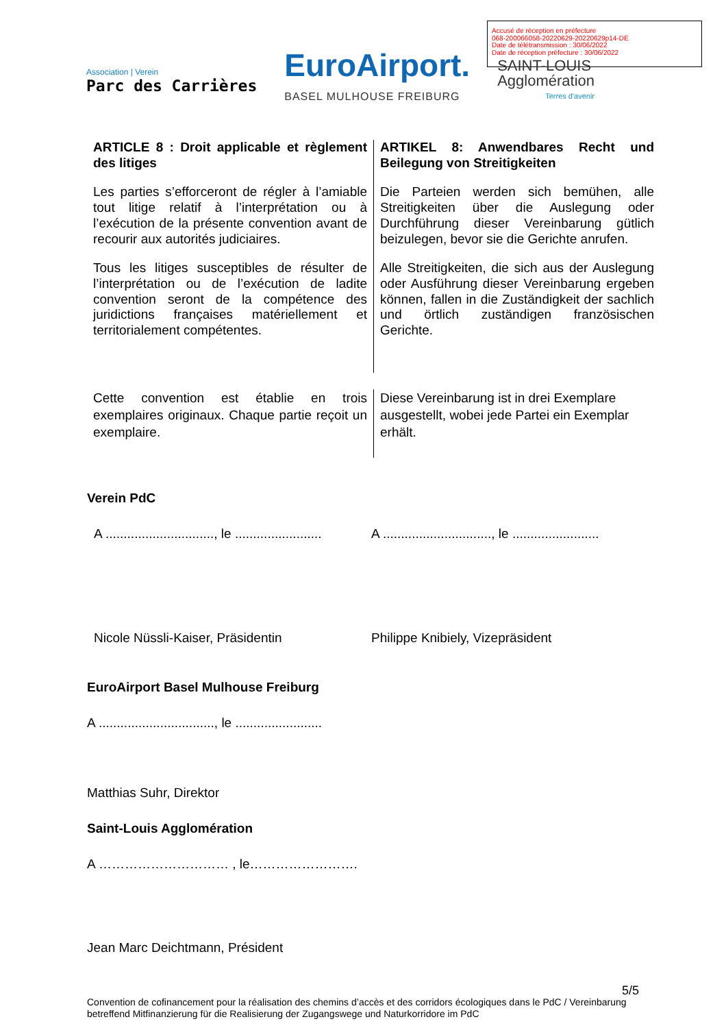Accusé de réception en préfecture
068-200066058-20220629-20220629p14-DE
Date de télétransmission : 30/06/2022
Date de réception préfecture : 30/06/2022
Association | Verein
Parc des Carrières
EuroAirport.
BASEL MULHOUSE FREIBURG
SAINT-LOUIS
Agglomération
Terres d'avenir
ARTICLE 8 : Droit applicable et règlement des litiges
Les parties s’efforceront de régler à l’amiable tout litige relatif à l’interprétation ou à l’exécution de la présente convention avant de recourir aux autorités judiciaires.
Tous les litiges susceptibles de résulter de l’interprétation ou de l’exécution de ladite convention seront de la compétence des juridictions françaises matériellement et territorialement compétentes.
ARTIKEL 8: Anwendbares Recht und Beilegung von Streitigkeiten
Die Parteien werden sich bemühen, alle Streitigkeiten über die Auslegung oder Durchführung dieser Vereinbarung gütlich beizulegen, bevor sie die Gerichte anrufen.
Alle Streitigkeiten, die sich aus der Auslegung oder Ausführung dieser Vereinbarung ergeben können, fallen in die Zuständigkeit der sachlich und örtlich zuständigen französischen Gerichte.
Cette convention est établie en trois exemplaires originaux. Chaque partie reçoit un exemplaire.
Diese Vereinbarung ist in drei Exemplare ausgestellt, wobei jede Partei ein Exemplar erhält.
Verein PdC
A .............................., le ........................ A .............................., le ........................
Nicole Nüssli-Kaiser, Präsidentin Philippe Knibiely, Vizepräsident
EuroAirport Basel Mulhouse Freiburg
A ................................, le ........................
Matthias Suhr, Direktor
Saint-Louis Agglomération
A ………………………… , le…………………….
Jean Marc Deichtmann, Président
5/5
Convention de cofinancement pour la réalisation des chemins d’accès et des corridors écologiques dans le PdC / Vereinbarung betreffend Mitfinanzierung für die Realisierung der Zugangswege und Naturkorridore im PdC